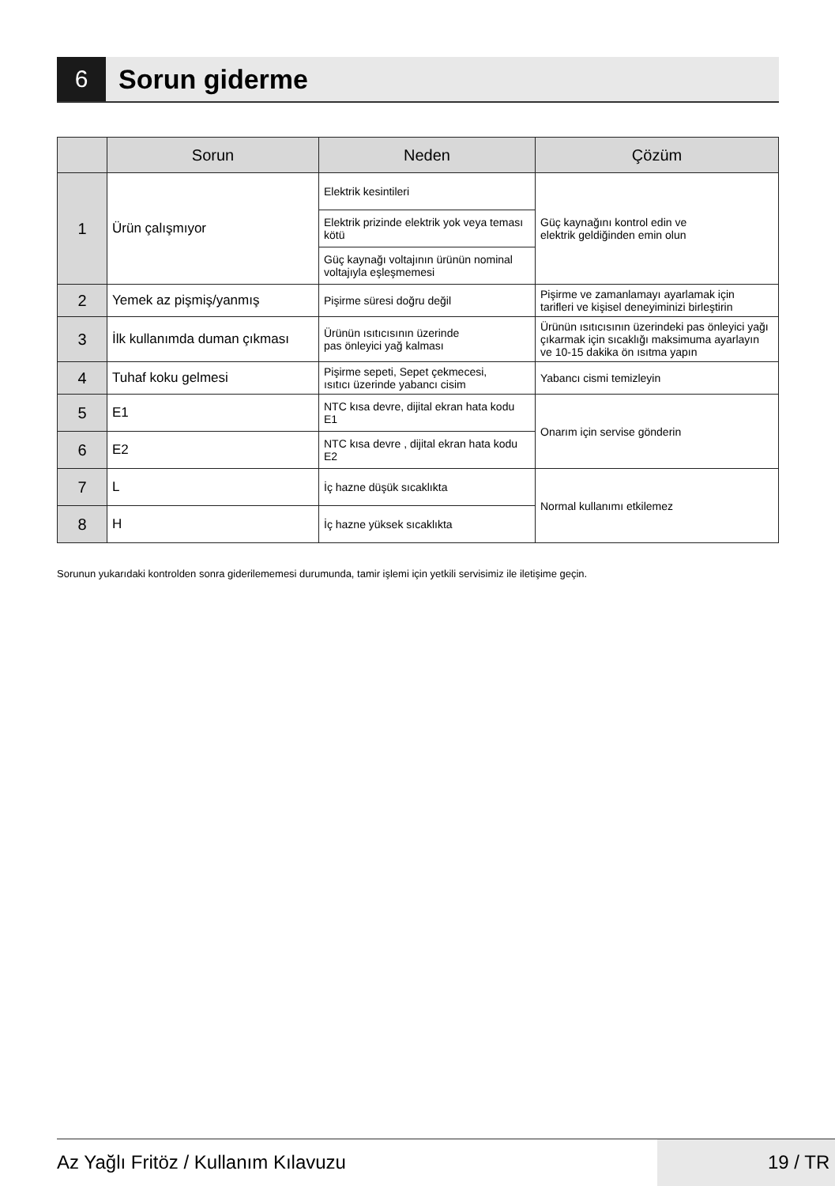6 Sorun giderme
| | Sorun | Neden | Çözüm |
| --- | --- | --- | --- |
| 1 | Ürün çalışmıyor | Elektrik kesintileri | Güç kaynağını kontrol edin ve elektrik geldiğinden emin olun |
| | | Elektrik prizinde elektrik yok veya teması kötü | |
| | | Güç kaynağı voltajının ürünün nominal voltajıyla eşleşmemesi | |
| 2 | Yemek az pişmiş/yanmış | Pişirme süresi doğru değil | Pişirme ve zamanlamayı ayarlamak için tarifleri ve kişisel deneyiminizi birleştirin |
| 3 | İlk kullanımda duman çıkması | Ürünün ısıtıcısının üzerinde pas önleyici yağ kalması | Ürünün ısıtıcısının üzerindeki pas önleyici yağı çıkarmak için sıcaklığı maksimuma ayarlayın ve 10-15 dakika ön ısıtma yapın |
| 4 | Tuhaf koku gelmesi | Pişirme sepeti, Sepet çekmecesi, ısıtıcı üzerinde yabancı cisim | Yabancı cismi temizleyin |
| 5 | E1 | NTC kısa devre, dijital ekran hata kodu E1 | Onarım için servise gönderin |
| 6 | E2 | NTC kısa devre , dijital ekran hata kodu E2 | |
| 7 | L | İç hazne düşük sıcaklıkta | Normal kullanımı etkilemez |
| 8 | H | İç hazne yüksek sıcaklıkta | |
Sorunun yukarıdaki kontrolden sonra giderilememesi durumunda, tamir işlemi için yetkili servisimiz ile iletişime geçin.
Az Yağlı Fritöz / Kullanım Kılavuzu
19 / TR